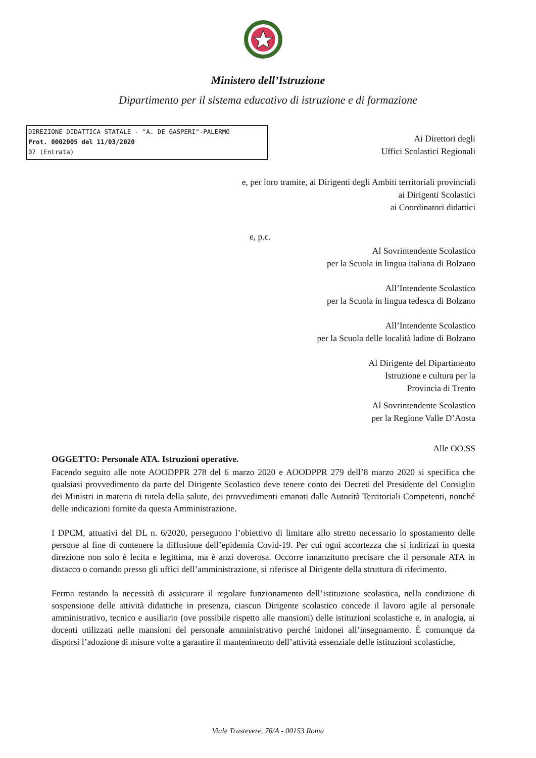Ministero dell’Istruzione
Dipartimento per il sistema educativo di istruzione e di formazione
DIREZIONE DIDATTICA STATALE - "A. DE GASPERI"-PALERMO
Prot. 0002005 del 11/03/2020
07 (Entrata)
Ai Direttori degli
Uffici Scolastici Regionali
e, per loro tramite, ai Dirigenti degli Ambiti territoriali provinciali
ai Dirigenti Scolastici
ai Coordinatori didattici
e, p.c.
Al Sovrintendente Scolastico
per la Scuola in lingua italiana di Bolzano
All’Intendente Scolastico
per la Scuola in lingua tedesca di Bolzano
All’Intendente Scolastico
per la Scuola delle località ladine di Bolzano
Al Dirigente del Dipartimento
Istruzione e cultura per la
Provincia di Trento
Al Sovrintendente Scolastico
per la Regione Valle D’Aosta
Alle OO.SS
OGGETTO: Personale ATA. Istruzioni operative.
Facendo seguito alle note AOODPPR 278 del 6 marzo 2020 e AOODPPR 279 dell’8 marzo 2020 si specifica che qualsiasi provvedimento da parte del Dirigente Scolastico deve tenere conto dei Decreti del Presidente del Consiglio dei Ministri in materia di tutela della salute, dei provvedimenti emanati dalle Autorità Territoriali Competenti, nonché delle indicazioni fornite da questa Amministrazione.
I DPCM, attuativi del DL n. 6/2020, perseguono l’obiettivo di limitare allo stretto necessario lo spostamento delle persone al fine di contenere la diffusione dell’epidemia Covid-19. Per cui ogni accortezza che si indirizzi in questa direzione non solo è lecita e legittima, ma è anzi doverosa. Occorre innanzitutto precisare che il personale ATA in distacco o comando presso gli uffici dell’amministrazione, si riferisce al Dirigente della struttura di riferimento.
Ferma restando la necessità di assicurare il regolare funzionamento dell’istituzione scolastica, nella condizione di sospensione delle attività didattiche in presenza, ciascun Dirigente scolastico concede il lavoro agile al personale amministrativo, tecnico e ausiliario (ove possibile rispetto alle mansioni) delle istituzioni scolastiche e, in analogia, ai docenti utilizzati nelle mansioni del personale amministrativo perché inidonei all’insegnamento. È comunque da disporsi l’adozione di misure volte a garantire il mantenimento dell’attività essenziale delle istituzioni scolastiche,
Viale Trastevere, 76/A - 00153 Roma